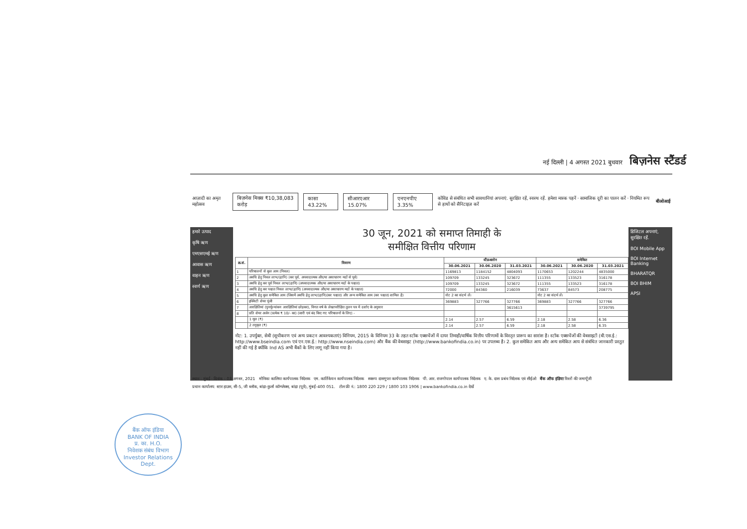नई दिल्ली | 4 अगस्त 2021 बुधवार बिज़नेस स्टैंडर्ड
आज़ादी का अमृत महोत्सव
बिज़नेस मिक्स ₹10,38,083 करोड़ कासा 43.22% सीआरएआर 15.07% एनएनपीए 3.35%
कोविड से संबंधित सभी सावधानियां अपनाएं. सुरक्षित रहें, स्वस्थ रहें. हमेशा मास्क पहनें · सामाजिक दूरी का पालन करें · नियमित रूप से हाथों को सैनिटाइज़ करें
बीओआई
हमारे उत्पाद
कृषि ऋण
एमएसएमई ऋण
आवास ऋण
वाहन ऋण
स्वर्ण ऋण
30 जून, 2021 को समाप्त तिमाही के
समीक्षित वित्तीय परिणाम
| क्र.सं. | विवरण | स्टैंडअलोन | | | समेकित | | |
| --- | --- | --- | --- | --- | --- | --- | --- |
| | | 30.06.2021 | 30.06.2020 | 31.03.2021 | 30.06.2021 | 30.06.2020 | 31.03.2021 |
| 1 | परिचालनों से कुल आय (निवल) | 1169813 | 1184152 | 4804093 | 1170653 | 1202244 | 4835000 |
| 2 | अवधि हेतु निवल लाभ/(हानि) (कर पूर्व, अपवादात्मक और/या असाधारण मदों से पूर्व) | 109709 | 133245 | 323672 | 111355 | 133523 | 316178 |
| 3 | अवधि हेतु कर पूर्व निवल लाभ/(हानि) (अपवादात्मक और/या असाधारण मदों के पश्चात) | 109709 | 133245 | 323672 | 111355 | 133523 | 316178 |
| 4 | अवधि हेतु कर पश्चात निवल लाभ/(हानि) (अपवादात्मक और/या असाधारण मदों के पश्चात) | 72000 | 84360 | 216039 | 73637 | 84573 | 208775 |
| 5 | अवधि हेतु कुल समेकित आय (जिसमें अवधि हेतु लाभ/(हानि)(कर पश्चात) और अन्य समेकित आय (कर पश्चात) शामिल है) | नोट 2 का संदर्भ लें। | | | नोट 2 का संदर्भ लें। | | |
| 6 | इक्विटी शेयर पूंजी | 369883 | 327766 | 327766 | 369883 | 327766 | 327766 |
| 7 | आरक्षितियां (पुनर्मूल्यांकन आरक्षितियां छोड़कर), विगत वर्ष के लेखापरीक्षित तुलन पत्र में दर्शाए के अनुसार | | | 3615613 | | | 3739795 |
| 8 | प्रति शेयर अर्जन (प्रत्येक ₹ 10/- का) (जारी एवं बंद किए गए परिचालनों के लिए) - | | | | | | |
| | 1 मूल (₹) | 2.14 | 2.57 | 6.59 | 2.18 | 2.58 | 6.36 |
| | 2 तनुकृत (₹) | 2.14 | 2.57 | 6.59 | 2.18 | 2.58 | 6.35 |
नोट: 1. उपर्युक्त, सेबी (सूचीकरण एवं अन्य प्रकटन आवश्यकताएं) विनियम, 2015 के विनियम 33 के तहत स्टॉक एक्सचेंजों में दायर तिमाही/वार्षिक वित्तीय परिणामों के विस्तृत प्रारूप का सारांश है। स्टॉक एक्सचेंजों की वेबसाइटों (बी.एस.ई.: http://www.bseindia.com एवं एन.एस.ई.: http://www.nseindia.com) और बैंक की वेबसाइट (http://www.bankofindia.co.in) पर उपलब्ध है। 2. कुल समेकित आय और अन्य समेकित आय से संबंधित जानकारी प्रस्तुत नहीं की गई है क्योंकि Ind AS अभी बैंकों के लिए लागू नहीं किया गया है।
डिजिटल अपनाएं, सुरक्षित रहें.
BOI Mobile App
BOI Internet Banking
BHARATQR
BOI BHIM
APSI
स्थान : मुंबई · दिनांक : 03 अगस्त, 2021 मोनिका कालिया कार्यपालक निदेशक एम. कार्तिकेयन कार्यपालक निदेशक स्वरूप दासगुप्ता कार्यपालक निदेशक पी. आर. राजगोपाल कार्यपालक निदेशक ए. के. दास प्रबंध निदेशक एवं सीईओ बैंक ऑफ इंडिया रिश्तों की जमापूँजी
प्रधान कार्यालय: स्टार हाउस, सी-5, जी ब्लॉक, बांद्रा-कुर्ला कॉम्प्लेक्स, बांद्रा (पूर्व), मुंबई-400 051. टोल फ्री नं.: 1800 220 229 / 1800 103 1906 | www.bankofindia.co.in देखें
बैंक ऑफ इंडिया
BANK OF INDIA
प्र. का. H.O.
निवेशक संबंध विभाग
Investor Relations Dept.